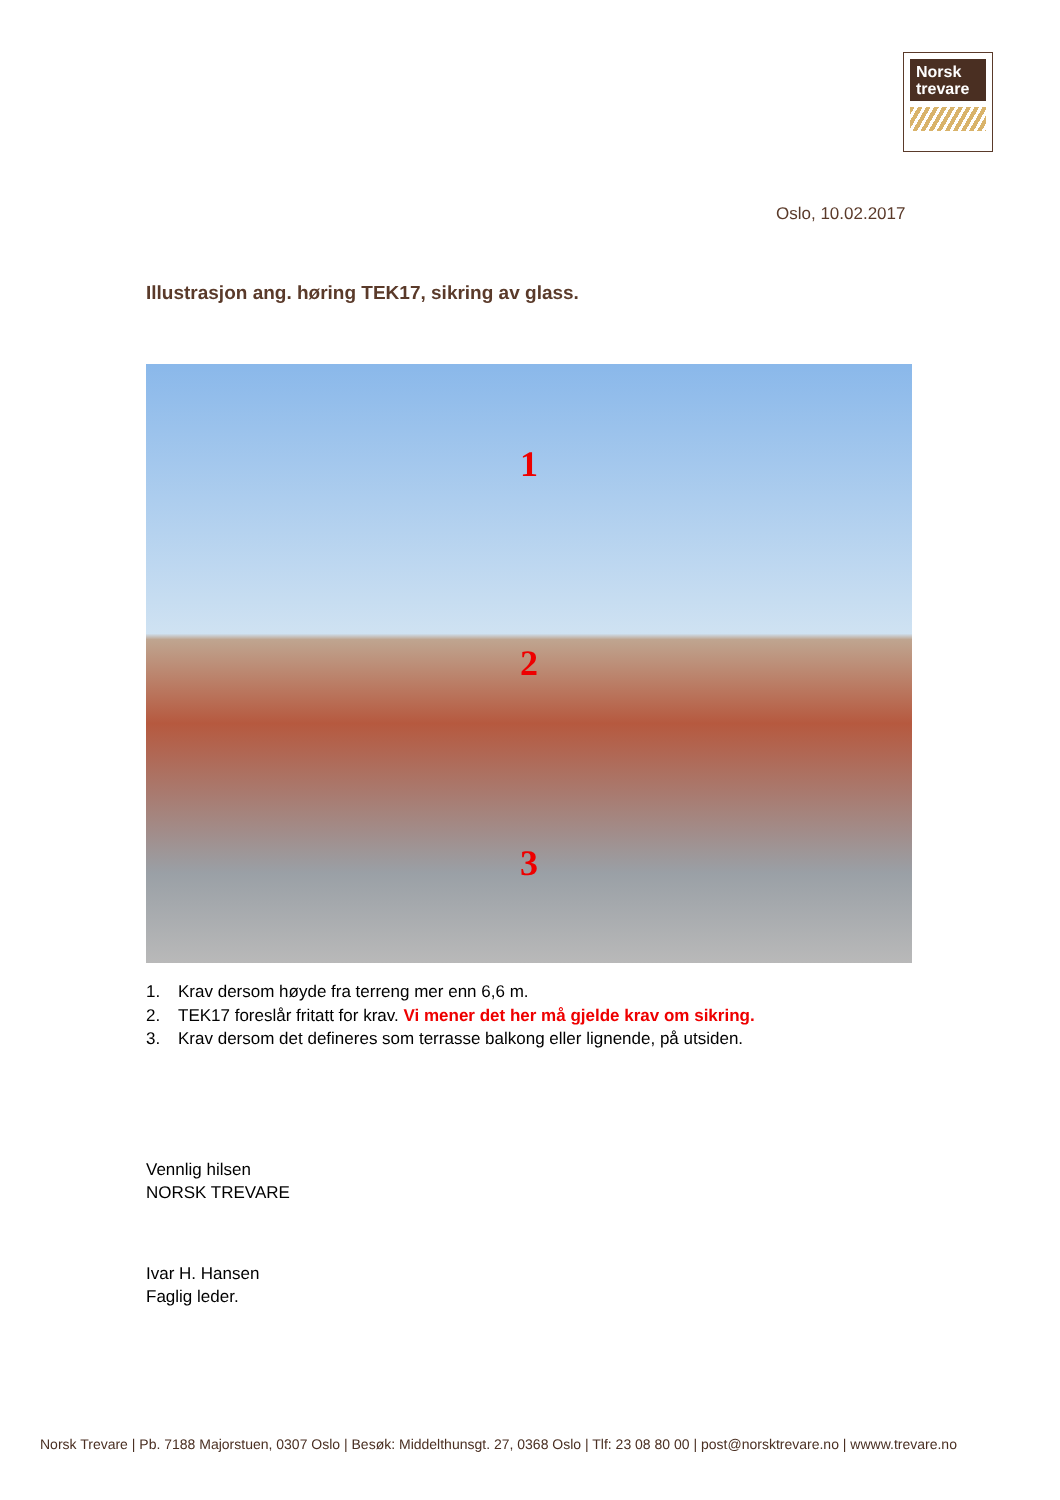Norsk
trevare
Oslo, 10.02.2017
Illustrasjon ang. høring TEK17, sikring av glass.
1
2
3
1. Krav dersom høyde fra terreng mer enn 6,6 m.
2. TEK17 foreslår fritatt for krav. Vi mener det her må gjelde krav om sikring.
3. Krav dersom det defineres som terrasse balkong eller lignende, på utsiden.
Vennlig hilsen
NORSK TREVARE
Ivar H. Hansen
Faglig leder.
Norsk Trevare | Pb. 7188 Majorstuen, 0307 Oslo | Besøk: Middelthunsgt. 27, 0368 Oslo | Tlf: 23 08 80 00 | post@norsktrevare.no | wwww.trevare.no